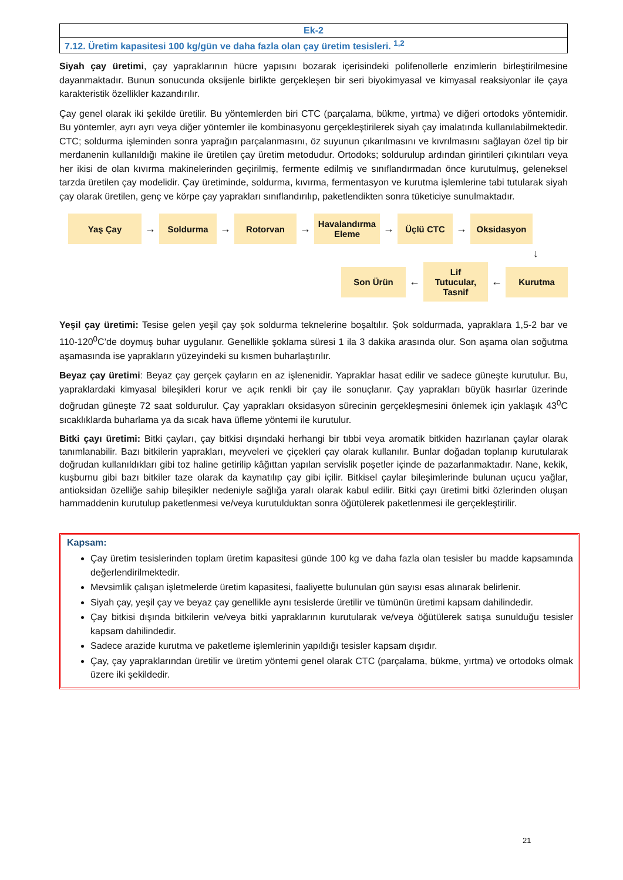| Ek-2 |
| 7.12. Üretim kapasitesi 100 kg/gün ve daha fazla olan çay üretim tesisleri. <sup>1,2</sup> |
Siyah çay üretimi, çay yapraklarının hücre yapısını bozarak içerisindeki polifenollerle enzimlerin birleştirilmesine dayanmaktadır. Bunun sonucunda oksijenle birlikte gerçekleşen bir seri biyokimyasal ve kimyasal reaksiyonlar ile çaya karakteristik özellikler kazandırılır.
Çay genel olarak iki şekilde üretilir. Bu yöntemlerden biri CTC (parçalama, bükme, yırtma) ve diğeri ortodoks yöntemidir. Bu yöntemler, ayrı ayrı veya diğer yöntemler ile kombinasyonu gerçekleştirilerek siyah çay imalatında kullanılabilmektedir. CTC; soldurma işleminden sonra yaprağın parçalanmasını, öz suyunun çıkarılmasını ve kıvrılmasını sağlayan özel tip bir merdanenin kullanıldığı makine ile üretilen çay üretim metodudur. Ortodoks; soldurulup ardından girintileri çıkıntıları veya her ikisi de olan kıvırma makinelerinden geçirilmiş, fermente edilmiş ve sınıflandırmadan önce kurutulmuş, geleneksel tarzda üretilen çay modelidir. Çay üretiminde, soldurma, kıvırma, fermentasyon ve kurutma işlemlerine tabi tutularak siyah çay olarak üretilen, genç ve körpe çay yaprakları sınıflandırılıp, paketlendikten sonra tüketiciye sunulmaktadır.
Yaş Çay
→
Soldurma
→
Rotorvan
→
Havalandırma Eleme
→
Üçlü CTC
→
Oksidasyon
↓
Son Ürün
←
Lif Tutucular, Tasnif
←
Kurutma
Yeşil çay üretimi: Tesise gelen yeşil çay şok soldurma teknelerine boşaltılır. Şok soldurmada, yapraklara 1,5-2 bar ve 110-120<sup>0</sup>C’de doymuş buhar uygulanır. Genellikle şoklama süresi 1 ila 3 dakika arasında olur. Son aşama olan soğutma aşamasında ise yaprakların yüzeyindeki su kısmen buharlaştırılır.
Beyaz çay üretimi: Beyaz çay gerçek çayların en az işlenenidir. Yapraklar hasat edilir ve sadece güneşte kurutulur. Bu, yapraklardaki kimyasal bileşikleri korur ve açık renkli bir çay ile sonuçlanır. Çay yaprakları büyük hasırlar üzerinde doğrudan güneşte 72 saat soldurulur. Çay yaprakları oksidasyon sürecinin gerçekleşmesini önlemek için yaklaşık 43<sup>0</sup>C sıcaklıklarda buharlama ya da sıcak hava üfleme yöntemi ile kurutulur.
Bitki çayı üretimi: Bitki çayları, çay bitkisi dışındaki herhangi bir tıbbi veya aromatik bitkiden hazırlanan çaylar olarak tanımlanabilir. Bazı bitkilerin yaprakları, meyveleri ve çiçekleri çay olarak kullanılır. Bunlar doğadan toplanıp kurutularak doğrudan kullanıldıkları gibi toz haline getirilip kâğıttan yapılan servislik poşetler içinde de pazarlanmaktadır. Nane, kekik, kuşburnu gibi bazı bitkiler taze olarak da kaynatılıp çay gibi içilir. Bitkisel çaylar bileşimlerinde bulunan uçucu yağlar, antioksidan özelliğe sahip bileşikler nedeniyle sağlığa yaralı olarak kabul edilir. Bitki çayı üretimi bitki özlerinden oluşan hammaddenin kurutulup paketlenmesi ve/veya kurutulduktan sonra öğütülerek paketlenmesi ile gerçekleştirilir.
Kapsam:
Çay üretim tesislerinden toplam üretim kapasitesi günde 100 kg ve daha fazla olan tesisler bu madde kapsamında değerlendirilmektedir.
Mevsimlik çalışan işletmelerde üretim kapasitesi, faaliyette bulunulan gün sayısı esas alınarak belirlenir.
Siyah çay, yeşil çay ve beyaz çay genellikle aynı tesislerde üretilir ve tümünün üretimi kapsam dahilindedir.
Çay bitkisi dışında bitkilerin ve/veya bitki yapraklarının kurutularak ve/veya öğütülerek satışa sunulduğu tesisler kapsam dahilindedir.
Sadece arazide kurutma ve paketleme işlemlerinin yapıldığı tesisler kapsam dışıdır.
Çay, çay yapraklarından üretilir ve üretim yöntemi genel olarak CTC (parçalama, bükme, yırtma) ve ortodoks olmak üzere iki şekildedir.
21